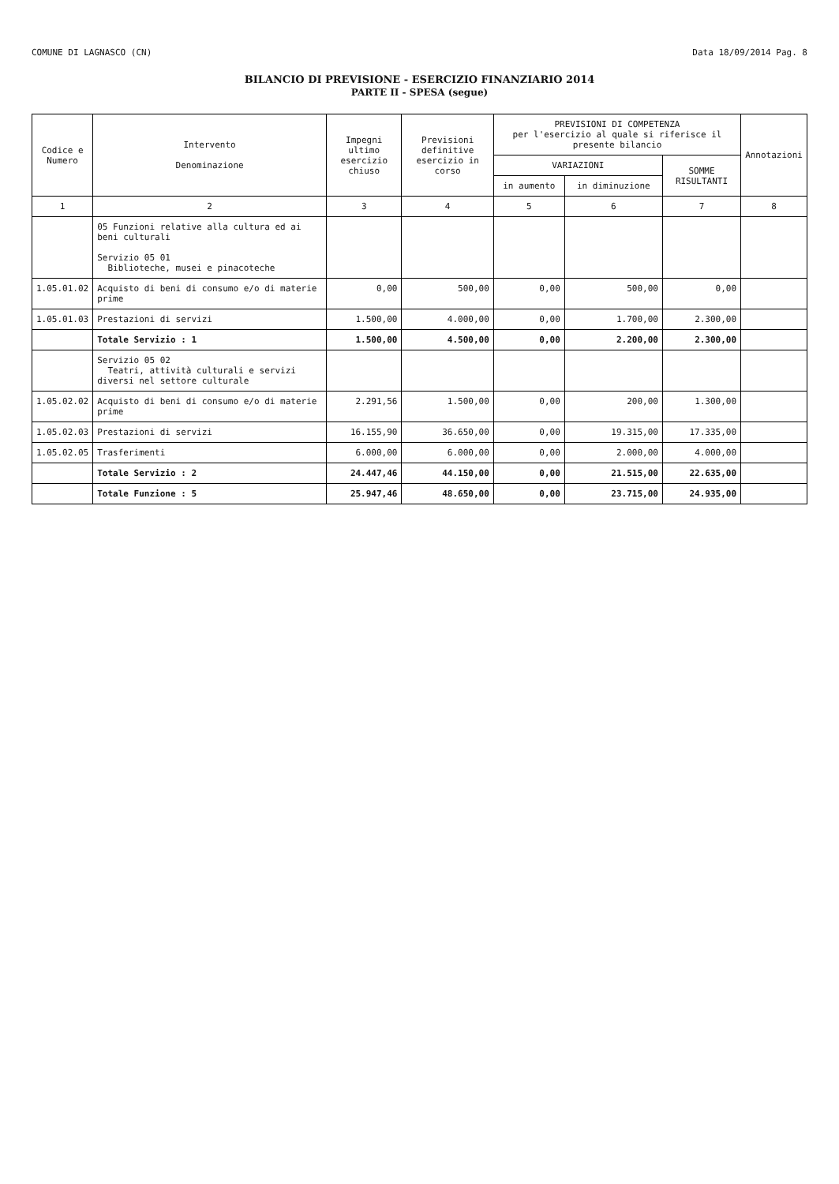COMUNE DI LAGNASCO (CN) Data 18/09/2014 Pag. 8
BILANCIO DI PREVISIONE - ESERCIZIO FINANZIARIO 2014
PARTE II - SPESA (segue)
| Codice e Numero | Intervento Denominazione | Impegni ultimo esercizio chiuso | Previsioni definitive esercizio in corso | PREVISIONI DI COMPETENZA per l'esercizio al quale si riferisce il presente bilancio | | | Annotazioni |
| --- | --- | --- | --- | --- | --- | --- | --- |
| | | | | VARIAZIONI | | SOMME RISULTANTI | |
| | | | | in aumento | in diminuzione | | |
| 1 | 2 | 3 | 4 | 5 | 6 | 7 | 8 |
| | 05 Funzioni relative alla cultura ed ai beni culturali Servizio 05 01 Biblioteche, musei e pinacoteche | | | | | | |
| 1.05.01.02 | Acquisto di beni di consumo e/o di materie prime | 0,00 | 500,00 | 0,00 | 500,00 | 0,00 | |
| 1.05.01.03 | Prestazioni di servizi | 1.500,00 | 4.000,00 | 0,00 | 1.700,00 | 2.300,00 | |
| | Totale Servizio : 1 | 1.500,00 | 4.500,00 | 0,00 | 2.200,00 | 2.300,00 | |
| | Servizio 05 02 Teatri, attività culturali e servizi diversi nel settore culturale | | | | | | |
| 1.05.02.02 | Acquisto di beni di consumo e/o di materie prime | 2.291,56 | 1.500,00 | 0,00 | 200,00 | 1.300,00 | |
| 1.05.02.03 | Prestazioni di servizi | 16.155,90 | 36.650,00 | 0,00 | 19.315,00 | 17.335,00 | |
| 1.05.02.05 | Trasferimenti | 6.000,00 | 6.000,00 | 0,00 | 2.000,00 | 4.000,00 | |
| | Totale Servizio : 2 | 24.447,46 | 44.150,00 | 0,00 | 21.515,00 | 22.635,00 | |
| | Totale Funzione : 5 | 25.947,46 | 48.650,00 | 0,00 | 23.715,00 | 24.935,00 | |